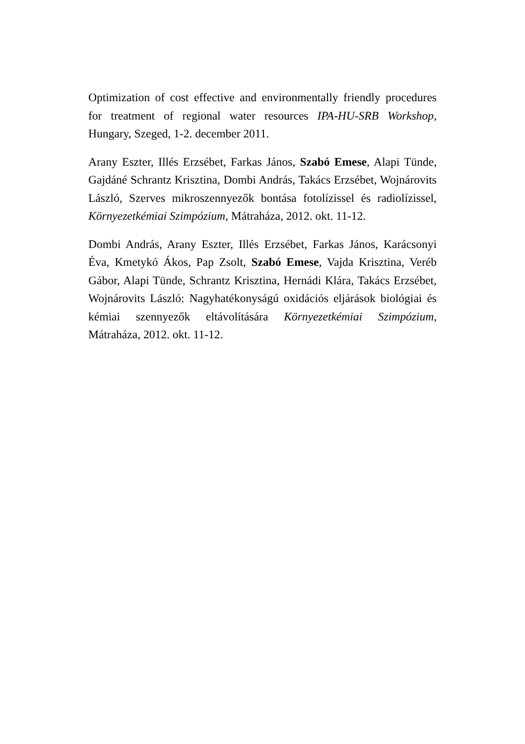Optimization of cost effective and environmentally friendly procedures for treatment of regional water resources IPA-HU-SRB Workshop, Hungary, Szeged, 1-2. december 2011.
Arany Eszter, Illés Erzsébet, Farkas János, Szabó Emese, Alapi Tünde, Gajdáné Schrantz Krisztina, Dombi András, Takács Erzsébet, Wojnárovits László, Szerves mikroszennyezők bontása fotolízissel és radiolízissel, Környezetkémiai Szimpózium, Mátraháza, 2012. okt. 11-12.
Dombi András, Arany Eszter, Illés Erzsébet, Farkas János, Karácsonyi Éva, Kmetykó Ákos, Pap Zsolt, Szabó Emese, Vajda Krisztina, Veréb Gábor, Alapi Tünde, Schrantz Krisztina, Hernádi Klára, Takács Erzsébet, Wojnárovits László: Nagyhatékonyságú oxidációs eljárások biológiai és kémiai szennyezők eltávolítására Környezetkémiai Szimpózium, Mátraháza, 2012. okt. 11-12.